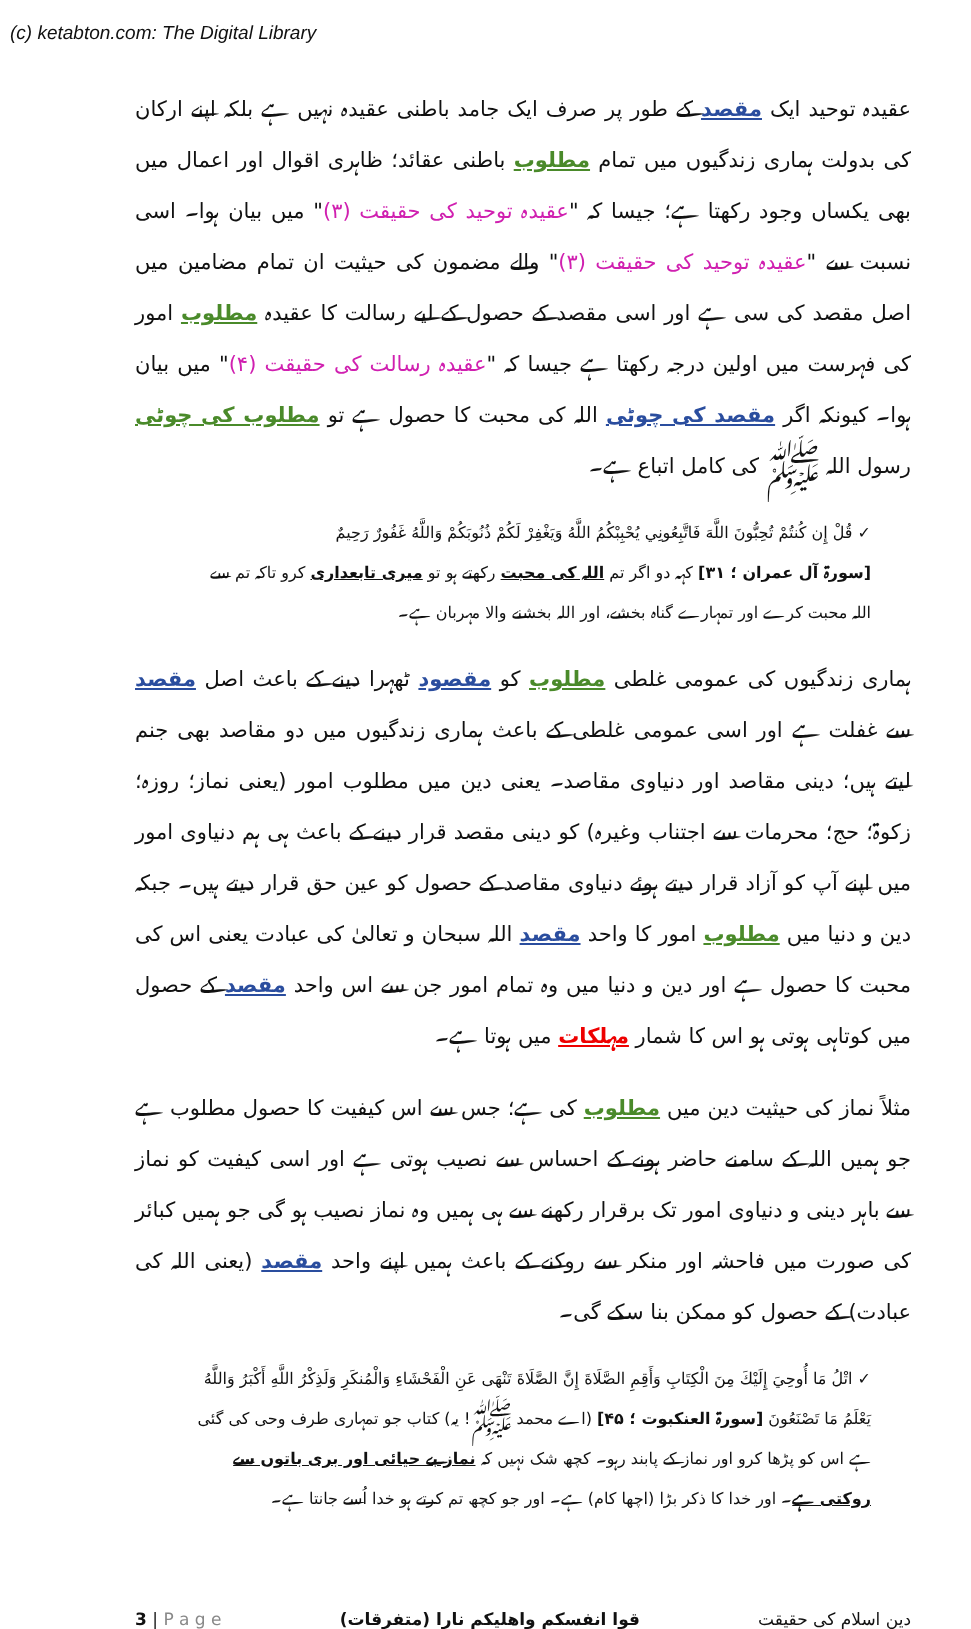(c) ketabton.com: The Digital Library
عقیدہ توحید ایک مقصد کے طور پر صرف ایک جامد باطنی عقیدہ نہیں ہے بلکہ اپنے ارکان کی بدولت ہماری زندگیوں میں تمام مطلوب باطنی عقائد؛ ظاہری اقوال اور اعمال میں بھی یکساں وجود رکھتا ہے؛ جیسا کہ "عقیدہ توحید کی حقیقت (۳)" میں بیان ہوا۔ اسی نسبت سے "عقیدہ توحید کی حقیقت (۳)" والے مضمون کی حیثیت ان تمام مضامین میں اصل مقصد کی سی ہے اور اسی مقصد کے حصول کے لیے رسالت کا عقیدہ مطلوب امور کی فہرست میں اولین درجہ رکھتا ہے جیسا کہ "عقیدہ رسالت کی حقیقت (۴)" میں بیان ہوا۔ کیونکہ اگر مقصد کی چوٹی اللہ کی محبت کا حصول ہے تو مطلوب کی چوٹی رسول اللہ ﷺ کی کامل اتباع ہے۔
✓ قُلْ إِن كُنتُمْ تُحِبُّونَ اللَّهَ فَاتَّبِعُونِي يُحْبِبْكُمُ اللَّهُ وَيَغْفِرْ لَكُمْ ذُنُوبَكُمْ وَاللَّهُ غَفُورٌ رَحِيمٌ
[سورۃ آل عمران ؛ ۳۱] کہہ دو اگر تم اللہ کی محبت رکھتے ہو تو میری تابعداری کرو تاکہ تم سے اللہ محبت کرے اور تمہارے گناہ بخشے، اور اللہ بخشنے والا مہربان ہے۔
ہماری زندگیوں کی عمومی غلطی مطلوب کو مقصود ٹھہرا دینے کے باعث اصل مقصد سے غفلت ہے اور اسی عمومی غلطی کے باعث ہماری زندگیوں میں دو مقاصد بھی جنم لیتے ہیں؛ دینی مقاصد اور دنیاوی مقاصد۔ یعنی دین میں مطلوب امور (یعنی نماز؛ روزہ؛ زکوۃ؛ حج؛ محرمات سے اجتناب وغیرہ) کو دینی مقصد قرار دینے کے باعث ہی ہم دنیاوی امور میں اپنے آپ کو آزاد قرار دیتے ہوئے دنیاوی مقاصد کے حصول کو عین حق قرار دیتے ہیں۔ جبکہ دین و دنیا میں مطلوب امور کا واحد مقصد اللہ سبحان و تعالیٰ کی عبادت یعنی اس کی محبت کا حصول ہے اور دین و دنیا میں وہ تمام امور جن سے اس واحد مقصد کے حصول میں کوتاہی ہوتی ہو اس کا شمار مہلکات میں ہوتا ہے۔
مثلاً نماز کی حیثیت دین میں مطلوب کی ہے؛ جس سے اس کیفیت کا حصول مطلوب ہے جو ہمیں اللہ کے سامنے حاضر ہونے کے احساس سے نصیب ہوتی ہے اور اسی کیفیت کو نماز سے باہر دینی و دنیاوی امور تک برقرار رکھنے سے ہی ہمیں وہ نماز نصیب ہو گی جو ہمیں کبائر کی صورت میں فاحشہ اور منکر سے روکنے کے باعث ہمیں اپنے واحد مقصد (یعنی اللہ کی عبادت) کے حصول کو ممکن بنا سکے گی۔
✓ اتْلُ مَا أُوحِيَ إِلَيْكَ مِنَ الْكِتَابِ وَأَقِمِ الصَّلَاةَ إِنَّ الصَّلَاةَ تَنْهَى عَنِ الْفَحْشَاءِ وَالْمُنكَرِ وَلَذِكْرُ اللَّهِ أَكْبَرُ وَاللَّهُ يَعْلَمُ مَا تَصْنَعُونَ [سورۃ العنکبوت ؛ ۴۵] (اے محمد ﷺ! یہ) کتاب جو تمہاری طرف وحی کی گئی ہے اس کو پڑھا کرو اور نماز کے پابند رہو۔ کچھ شک نہیں کہ نماز بے حیائی اور بری باتوں سے روکتی ہے۔ اور خدا کا ذکر بڑا (اچھا کام) ہے۔ اور جو کچھ تم کرتے ہو خدا اُسے جانتا ہے۔
3 | P a g e قوا انفسکم واھلیکم نارا (متفرقات) دین اسلام کی حقیقت